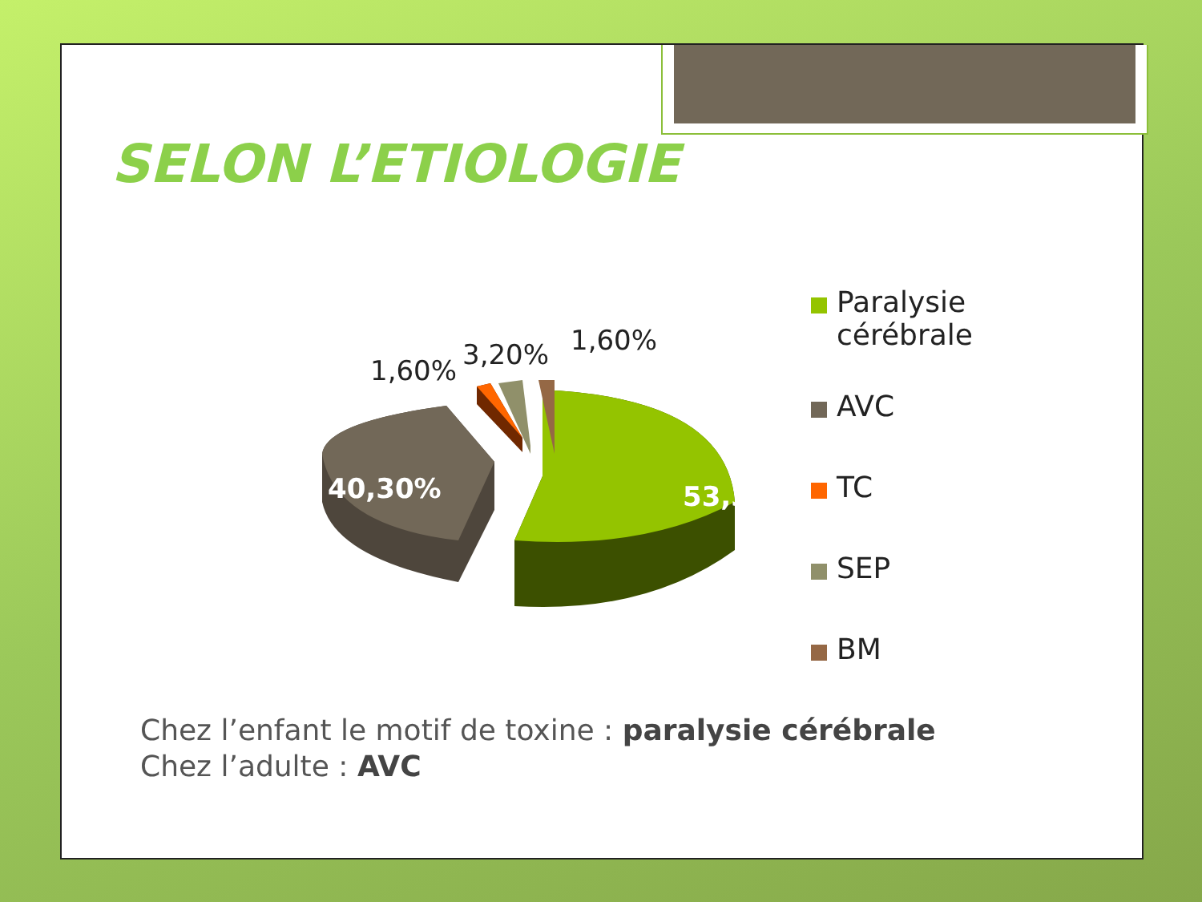SELON L’ETIOLOGIE
40,30%
53,30%
1,60%
3,20%
1,60%
Paralysie
cérébrale
AVC
TC
SEP
BM
Chez l’enfant le motif de toxine : paralysie cérébrale
Chez l’adulte : AVC